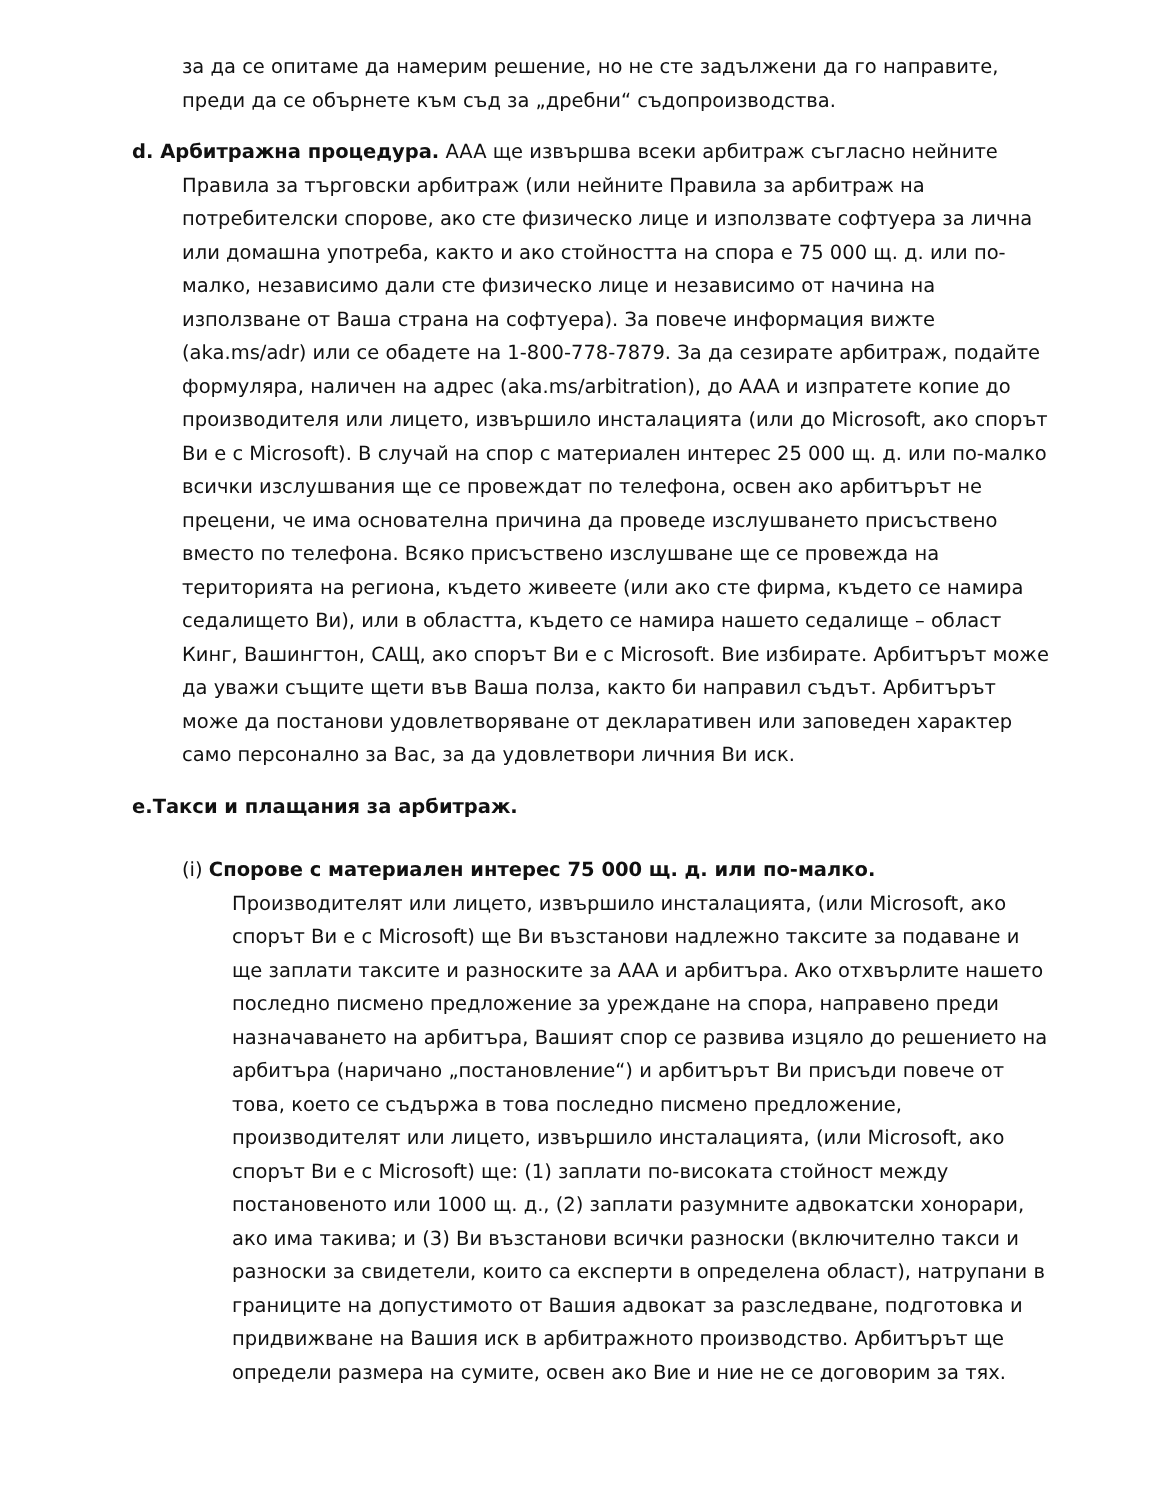за да се опитаме да намерим решение, но не сте задължени да го направите, преди да се обърнете към съд за „дребни“ съдопроизводства.
d. Арбитражна процедура. AAA ще извършва всеки арбитраж съгласно нейните Правила за търговски арбитраж (или нейните Правила за арбитраж на потребителски спорове, ако сте физическо лице и използвате софтуера за лична или домашна употреба, както и ако стойността на спора е 75 000 щ. д. или по-малко, независимо дали сте физическо лице и независимо от начина на използване от Ваша страна на софтуера). За повече информация вижте (aka.ms/adr) или се обадете на 1-800-778-7879. За да сезирате арбитраж, подайте формуляра, наличен на адрес (aka.ms/arbitration), до AAA и изпратете копие до производителя или лицето, извършило инсталацията (или до Microsoft, ако спорът Ви е с Microsoft). В случай на спор с материален интерес 25 000 щ. д. или по-малко всички изслушвания ще се провеждат по телефона, освен ако арбитърът не прецени, че има основателна причина да проведе изслушването присъствено вместо по телефона. Всяко присъствено изслушване ще се провежда на територията на региона, където живеете (или ако сте фирма, където се намира седалището Ви), или в областта, където се намира нашето седалище – област Кинг, Вашингтон, САЩ, ако спорът Ви е с Microsoft. Вие избирате. Арбитърът може да уважи същите щети във Ваша полза, както би направил съдът. Арбитърът може да постанови удовлетворяване от декларативен или заповеден характер само персонално за Вас, за да удовлетвори личния Ви иск.
e.Такси и плащания за арбитраж.
(i) Спорове с материален интерес 75 000 щ. д. или по-малко. Производителят или лицето, извършило инсталацията, (или Microsoft, ако спорът Ви е с Microsoft) ще Ви възстанови надлежно таксите за подаване и ще заплати таксите и разноските за AAA и арбитъра. Ако отхвърлите нашето последно писмено предложение за уреждане на спора, направено преди назначаването на арбитъра, Вашият спор се развива изцяло до решението на арбитъра (наричано „постановление“) и арбитърът Ви присъди повече от това, което се съдържа в това последно писмено предложение, производителят или лицето, извършило инсталацията, (или Microsoft, ако спорът Ви е с Microsoft) ще: (1) заплати по-високата стойност между постановеното или 1000 щ. д., (2) заплати разумните адвокатски хонорари, ако има такива; и (3) Ви възстанови всички разноски (включително такси и разноски за свидетели, които са експерти в определена област), натрупани в границите на допустимото от Вашия адвокат за разследване, подготовка и придвижване на Вашия иск в арбитражното производство. Арбитърът ще определи размера на сумите, освен ако Вие и ние не се договорим за тях.